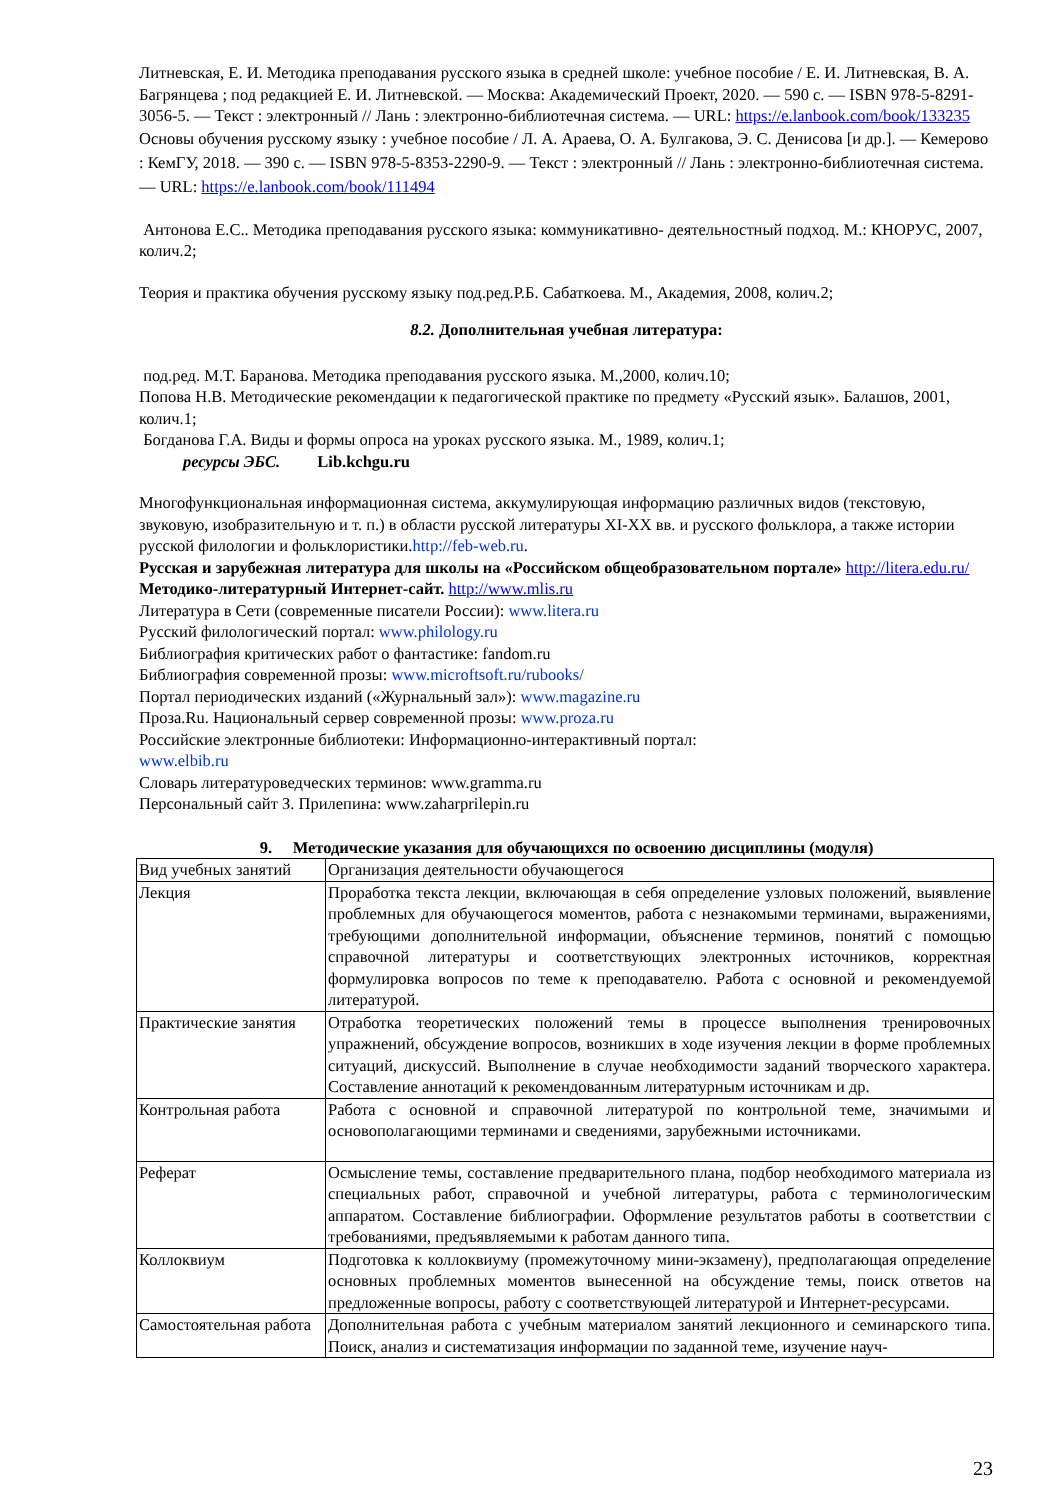Литневская, Е. И. Методика преподавания русского языка в средней школе: учебное пособие / Е. И. Литневская, В. А. Багрянцева ; под редакцией Е. И. Литневской. — Москва: Академический Проект, 2020. — 590 с. — ISBN 978-5-8291-3056-5. — Текст : электронный // Лань : электронно-библиотечная система. — URL: https://e.lanbook.com/book/133235
Основы обучения русскому языку : учебное пособие / Л. А. Араева, О. А. Булгакова, Э. С. Денисова [и др.]. — Кемерово : КемГУ, 2018. — 390 с. — ISBN 978-5-8353-2290-9. — Текст : электронный // Лань : электронно-библиотечная система. — URL: https://e.lanbook.com/book/111494
Антонова Е.С.. Методика преподавания русского языка: коммуникативно- деятельностный подход. М.: КНОРУС, 2007, колич.2;
Теория и практика обучения русскому языку под.ред.Р.Б. Сабаткоева. М., Академия, 2008, колич.2;
8.2. Дополнительная учебная литература:
под.ред. М.Т. Баранова. Методика преподавания русского языка. М.,2000, колич.10;
Попова Н.В. Методические рекомендации к педагогической практике по предмету «Русский язык». Балашов, 2001, колич.1;
Богданова Г.А. Виды и формы опроса на уроках русского языка. М., 1989, колич.1;
ресурсы ЭБС. Lib.kchgu.ru
Многофункциональная информационная система, аккумулирующая информацию различных видов (текстовую, звуковую, изобразительную и т. п.) в области русской литературы XI-XX вв. и русского фольклора, а также истории русской филологии и фольклористики.http://feb-web.ru.
Русская и зарубежная литература для школы на «Российском общеобразовательном портале» http://litera.edu.ru/
Методико-литературный Интернет-сайт. http://www.mlis.ru
Литература в Сети (современные писатели России): www.litera.ru
Русский филологический портал: www.philology.ru
Библиография критических работ о фантастике: fandom.ru
Библиография современной прозы: www.microftsoft.ru/rubooks/
Портал периодических изданий («Журнальный зал»): www.magazine.ru
Проза.Ru. Национальный сервер современной прозы: www.proza.ru
Российские электронные библиотеки: Информационно-интерактивный портал:
www.elbib.ru
Словарь литературоведческих терминов: www.gramma.ru
Персональный сайт З. Прилепина: www.zaharprilepin.ru
9. Методические указания для обучающихся по освоению дисциплины (модуля)
| Вид учебных занятий | Организация деятельности обучающегося |
| Лекция | Проработка текста лекции, включающая в себя определение узловых положений, выявление проблемных для обучающегося моментов, работа с незнакомыми терминами, выражениями, требующими дополнительной информации, объяснение терминов, понятий с помощью справочной литературы и соответствующих электронных источников, корректная формулировка вопросов по теме к преподавателю. Работа с основной и рекомендуемой литературой. |
| Практические занятия | Отработка теоретических положений темы в процессе выполнения тренировочных упражнений, обсуждение вопросов, возникших в ходе изучения лекции в форме проблемных ситуаций, дискуссий. Выполнение в случае необходимости заданий творческого характера. Составление аннотаций к рекомендованным литературным источникам и др. |
| Контрольная работа | Работа с основной и справочной литературой по контрольной теме, значимыми и основополагающими терминами и сведениями, зарубежными источниками. |
| Реферат | Осмысление темы, составление предварительного плана, подбор необходимого материала из специальных работ, справочной и учебной литературы, работа с терминологическим аппаратом. Составление библиографии. Оформление результатов работы в соответствии с требованиями, предъявляемыми к работам данного типа. |
| Коллоквиум | Подготовка к коллоквиуму (промежуточному мини-экзамену), предполагающая определение основных проблемных моментов вынесенной на обсуждение темы, поиск ответов на предложенные вопросы, работу с соответствующей литературой и Интернет-ресурсами. |
| Самостоятельная работа | Дополнительная работа с учебным материалом занятий лекционного и семинарского типа. Поиск, анализ и систематизация информации по заданной теме, изучение науч- |
23